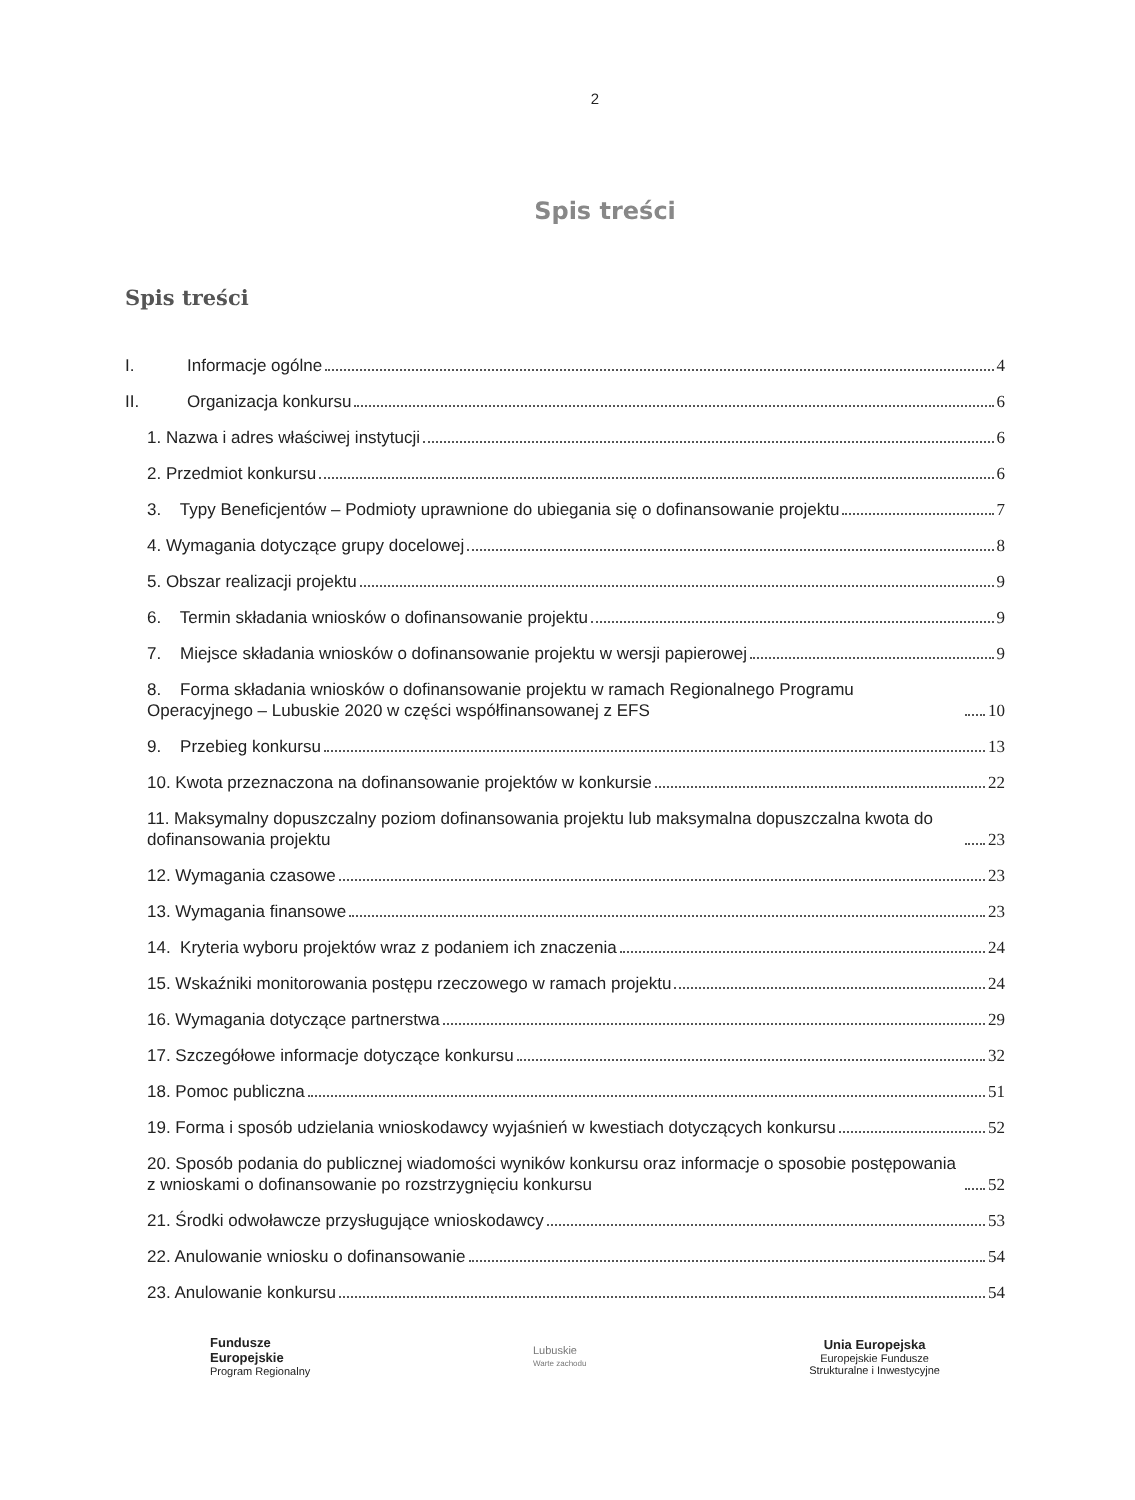2
Spis treści
Spis treści
I. Informacje ogólne 4
II. Organizacja konkursu 6
1. Nazwa i adres właściwej instytucji 6
2. Przedmiot konkursu 6
3. Typy Beneficjentów – Podmioty uprawnione do ubiegania się o dofinansowanie projektu 7
4. Wymagania dotyczące grupy docelowej 8
5. Obszar realizacji projektu 9
6. Termin składania wniosków o dofinansowanie projektu 9
7. Miejsce składania wniosków o dofinansowanie projektu w wersji papierowej 9
8. Forma składania wniosków o dofinansowanie projektu w ramach Regionalnego Programu Operacyjnego – Lubuskie 2020 w części współfinansowanej z EFS 10
9. Przebieg konkursu 13
10. Kwota przeznaczona na dofinansowanie projektów w konkursie 22
11. Maksymalny dopuszczalny poziom dofinansowania projektu lub maksymalna dopuszczalna kwota do dofinansowania projektu 23
12. Wymagania czasowe 23
13. Wymagania finansowe 23
14. Kryteria wyboru projektów wraz z podaniem ich znaczenia 24
15. Wskaźniki monitorowania postępu rzeczowego w ramach projektu 24
16. Wymagania dotyczące partnerstwa 29
17. Szczegółowe informacje dotyczące konkursu 32
18. Pomoc publiczna 51
19. Forma i sposób udzielania wnioskodawcy wyjaśnień w kwestiach dotyczących konkursu 52
20. Sposób podania do publicznej wiadomości wyników konkursu oraz informacje o sposobie postępowania z wnioskami o dofinansowanie po rozstrzygnięciu konkursu 52
21. Środki odwoławcze przysługujące wnioskodawcy 53
22. Anulowanie wniosku o dofinansowanie 54
23. Anulowanie konkursu 54
Fundusze
Europejskie
Program Regionalny
Lubuskie
Warte zachodu
Unia Europejska
Europejskie Fundusze
Strukturalne i Inwestycyjne